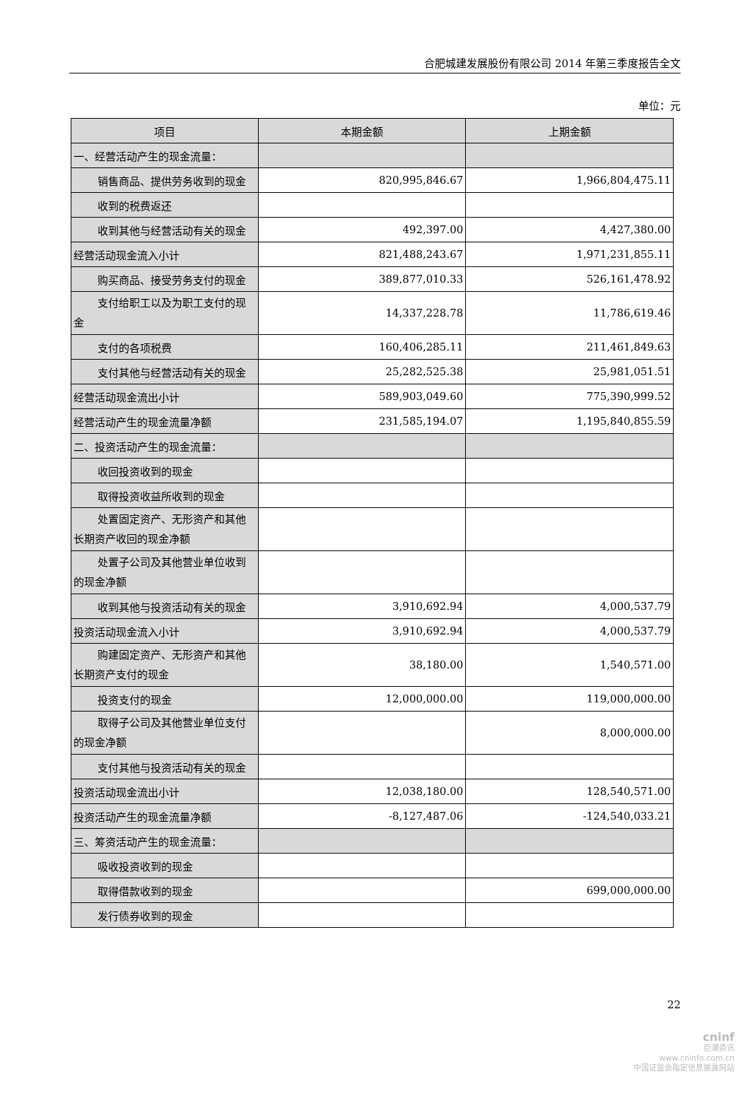合肥城建发展股份有限公司 2014 年第三季度报告全文
单位：元
| 项目 | 本期金额 | 上期金额 |
| --- | --- | --- |
| 一、经营活动产生的现金流量： | | |
| 销售商品、提供劳务收到的现金 | 820,995,846.67 | 1,966,804,475.11 |
| 收到的税费返还 | | |
| 收到其他与经营活动有关的现金 | 492,397.00 | 4,427,380.00 |
| 经营活动现金流入小计 | 821,488,243.67 | 1,971,231,855.11 |
| 购买商品、接受劳务支付的现金 | 389,877,010.33 | 526,161,478.92 |
| 支付给职工以及为职工支付的现 金 | 14,337,228.78 | 11,786,619.46 |
| 支付的各项税费 | 160,406,285.11 | 211,461,849.63 |
| 支付其他与经营活动有关的现金 | 25,282,525.38 | 25,981,051.51 |
| 经营活动现金流出小计 | 589,903,049.60 | 775,390,999.52 |
| 经营活动产生的现金流量净额 | 231,585,194.07 | 1,195,840,855.59 |
| 二、投资活动产生的现金流量： | | |
| 收回投资收到的现金 | | |
| 取得投资收益所收到的现金 | | |
| 处置固定资产、无形资产和其他 长期资产收回的现金净额 | | |
| 处置子公司及其他营业单位收到 的现金净额 | | |
| 收到其他与投资活动有关的现金 | 3,910,692.94 | 4,000,537.79 |
| 投资活动现金流入小计 | 3,910,692.94 | 4,000,537.79 |
| 购建固定资产、无形资产和其他 长期资产支付的现金 | 38,180.00 | 1,540,571.00 |
| 投资支付的现金 | 12,000,000.00 | 119,000,000.00 |
| 取得子公司及其他营业单位支付 的现金净额 | | 8,000,000.00 |
| 支付其他与投资活动有关的现金 | | |
| 投资活动现金流出小计 | 12,038,180.00 | 128,540,571.00 |
| 投资活动产生的现金流量净额 | -8,127,487.06 | -124,540,033.21 |
| 三、筹资活动产生的现金流量： | | |
| 吸收投资收到的现金 | | |
| 取得借款收到的现金 | | 699,000,000.00 |
| 发行债券收到的现金 | | |
22
cninf
巨潮资讯
www.cninfo.com.cn
中国证监会指定信息披露网站